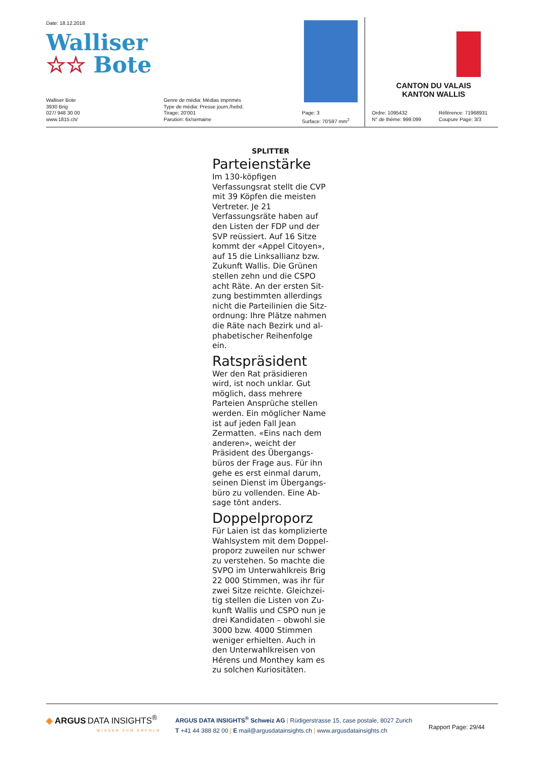Date: 18.12.2018
Walliser
☆☆ Bote
Walliser Bote
3930 Brig
027/ 948 30 00
www.1815.ch/
Genre de média: Médias imprimés
Type de média: Presse journ./hebd.
Tirage: 20'001
Parution: 6x/semaine
Page: 3
Surface: 70'597 mm<sup>2</sup>
CANTON DU VALAIS
KANTON WALLIS
Ordre: 1095432
N° de thème: 999.099
Référence: 71968931
Coupure Page: 3/3
SPLITTER
Parteienstärke
Im 130-köpfigen Verfassungs­rat stellt die CVP mit 39 Köp­fen die meisten Vertreter. Je 21 Verfassungsräte haben auf den Listen der FDP und der SVP reüssiert. Auf 16 Sitze kommt der «Appel Citoyen», auf 15 die Linksallianz bzw. Zukunft Wallis. Die Grünen stellen zehn und die CSPO acht Räte. An der ersten Sit­zung bestimmten allerdings nicht die Parteilinien die Sitz­ordnung: Ihre Plätze nahmen die Räte nach Bezirk und al­phabetischer Reihenfolge ein.
Ratspräsident
Wer den Rat präsidieren wird, ist noch unklar. Gut möglich, dass mehrere Parteien An­sprüche stellen werden. Ein möglicher Name ist auf jeden Fall Jean Zermatten. «Eins nach dem anderen», weicht der Präsident des Übergangs­büros der Frage aus. Für ihn gehe es erst einmal darum, seinen Dienst im Übergangs­büro zu vollenden. Eine Ab­sage tönt anders.
Doppelproporz
Für Laien ist das komplizierte Wahlsystem mit dem Doppel­proporz zuweilen nur schwer zu verstehen. So machte die SVPO im Unterwahlkreis Brig 22 000 Stimmen, was ihr für zwei Sitze reichte. Gleichzei­tig stellen die Listen von Zu­kunft Wallis und CSPO nun je drei Kandidaten – obwohl sie 3000 bzw. 4000 Stimmen weniger erhielten. Auch in den Unterwahlkreisen von Hérens und Monthey kam es zu sol­chen Kuriositäten.
◈ ARGUS DATA INSIGHTS<sup>®</sup>
WISSEN ZUM ERFOLG
ARGUS DATA INSIGHTS<sup>®</sup> Schweiz AG | Rüdigerstrasse 15, case postale, 8027 Zurich
T +41 44 388 82 00 | E mail@argusdatainsights.ch | www.argusdatainsights.ch
Rapport Page: 29/44